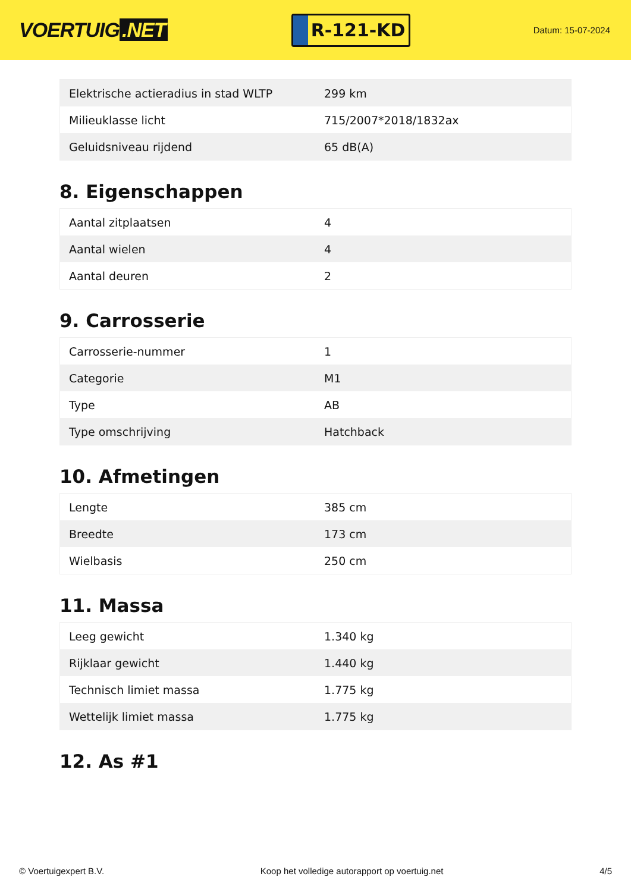VOERTUIG.NET
R-121-KD
Datum: 15-07-2024
| Elektrische actieradius in stad WLTP | 299 km |
| Milieuklasse licht | 715/2007*2018/1832ax |
| Geluidsniveau rijdend | 65 dB(A) |
8. Eigenschappen
| Aantal zitplaatsen | 4 |
| Aantal wielen | 4 |
| Aantal deuren | 2 |
9. Carrosserie
| Carrosserie-nummer | 1 |
| Categorie | M1 |
| Type | AB |
| Type omschrijving | Hatchback |
10. Afmetingen
| Lengte | 385 cm |
| Breedte | 173 cm |
| Wielbasis | 250 cm |
11. Massa
| Leeg gewicht | 1.340 kg |
| Rijklaar gewicht | 1.440 kg |
| Technisch limiet massa | 1.775 kg |
| Wettelijk limiet massa | 1.775 kg |
12. As #1
© Voertuigexpert B.V. Koop het volledige autorapport op voertuig.net 4/5